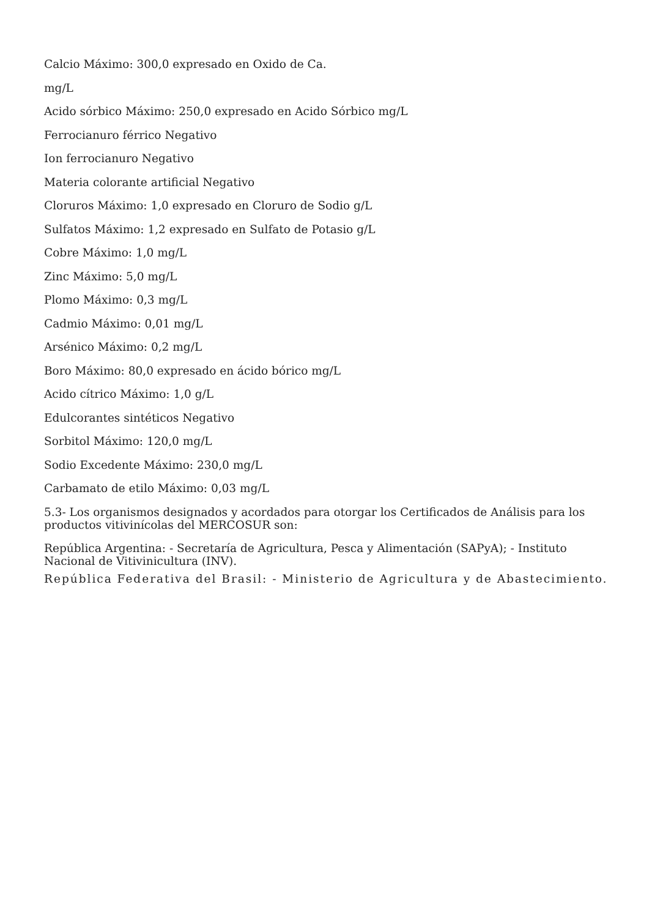Calcio Máximo: 300,0 expresado en Oxido de Ca.
mg/L
Acido sórbico Máximo: 250,0 expresado en Acido Sórbico mg/L
Ferrocianuro férrico Negativo
Ion ferrocianuro Negativo
Materia colorante artificial Negativo
Cloruros Máximo: 1,0 expresado en Cloruro de Sodio g/L
Sulfatos Máximo: 1,2 expresado en Sulfato de Potasio g/L
Cobre Máximo: 1,0 mg/L
Zinc Máximo: 5,0 mg/L
Plomo Máximo: 0,3 mg/L
Cadmio Máximo: 0,01 mg/L
Arsénico Máximo: 0,2 mg/L
Boro Máximo: 80,0 expresado en ácido bórico mg/L
Acido cítrico Máximo: 1,0 g/L
Edulcorantes sintéticos Negativo
Sorbitol Máximo: 120,0 mg/L
Sodio Excedente Máximo: 230,0 mg/L
Carbamato de etilo Máximo: 0,03 mg/L
5.3- Los organismos designados y acordados para otorgar los Certificados de Análisis para los productos vitivinícolas del MERCOSUR son:
República Argentina: - Secretaría de Agricultura, Pesca y Alimentación (SAPyA); - Instituto Nacional de Vitivinicultura (INV).
República Federativa del Brasil: - Ministerio de Agricultura y de Abastecimiento.